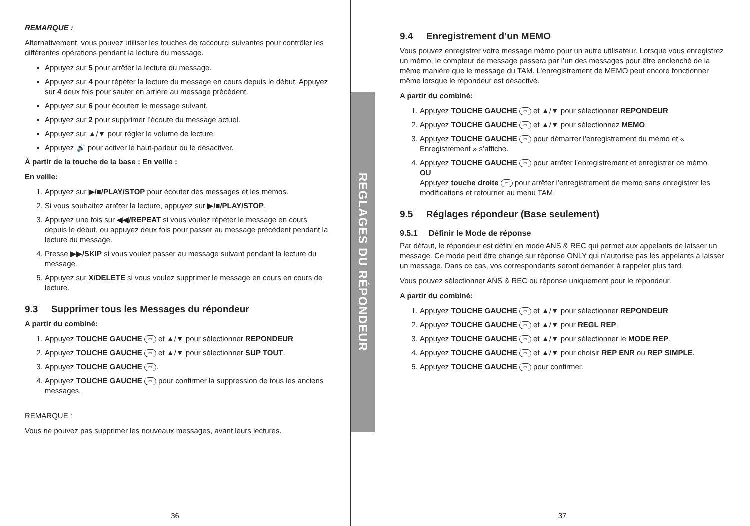REMARQUE :
Alternativement, vous pouvez utiliser les touches de raccourci suivantes pour contrôler les différentes opérations pendant la lecture du message.
Appuyez sur 5 pour arrêter la lecture du message.
Appuyez sur 4 pour répéter la lecture du message en cours depuis le début. Appuyez sur 4 deux fois pour sauter en arrière au message précédent.
Appuyez sur 6 pour écouterr le message suivant.
Appuyez sur 2 pour supprimer l’écoute du message actuel.
Appuyez sur ▲/▼ pour régler le volume de lecture.
Appuyez 🔊 pour activer le haut-parleur ou le désactiver.
À partir de la touche de la base : En veille :
En veille:
1. Appuyez sur ▶/■/PLAY/STOP pour écouter des messages et les mémos.
2. Si vous souhaitez arrêter la lecture, appuyez sur ▶/■/PLAY/STOP.
3. Appuyez une fois sur ◀◀/REPEAT si vous voulez répéter le message en cours depuis le début, ou appuyez deux fois pour passer au message précédent pendant la lecture du message.
4. Presse ▶▶/SKIP si vous voulez passer au message suivant pendant la lecture du message.
5. Appuyez sur X/DELETE si vous voulez supprimer le message en cours en cours de lecture.
9.3 Supprimer tous les Messages du répondeur
A partir du combiné:
1. Appuyez TOUCHE GAUCHE ▭ et ▲/▼ pour sélectionner REPONDEUR
2. Appuyez TOUCHE GAUCHE ▭ et ▲/▼ pour sélectionner SUP TOUT.
3. Appuyez TOUCHE GAUCHE ▭.
4. Appuyez TOUCHE GAUCHE ▭ pour confirmer la suppression de tous les anciens messages.
REMARQUE :
Vous ne pouvez pas supprimer les nouveaux messages, avant leurs lectures.
36
REGLAGES DU RÉPONDEUR
9.4 Enregistrement d’un MEMO
Vous pouvez enregistrer votre message mémo pour un autre utilisateur. Lorsque vous enregistrez un mémo, le compteur de message passera par l’un des messages pour être enclenché de la même manière que le message du TAM. L’enregistrement de MEMO peut encore fonctionner même lorsque le répondeur est désactivé.
A partir du combiné:
1. Appuyez TOUCHE GAUCHE ▭ et ▲/▼ pour sélectionner REPONDEUR
2. Appuyez TOUCHE GAUCHE ▭ et ▲/▼ pour sélectionnez MEMO.
3. Appuyez TOUCHE GAUCHE ▭ pour démarrer l’enregistrement du mémo et « Enregistrement » s’affiche.
4. Appuyez TOUCHE GAUCHE ▭ pour arrêter l’enregistrement et enregistrer ce mémo.
OU
Appuyez touche droite ▭ pour arrêter l’enregistrement de memo sans enregistrer les modifications et retourner au menu TAM.
9.5 Réglages répondeur (Base seulement)
9.5.1 Définir le Mode de réponse
Par défaut, le répondeur est défini en mode ANS & REC qui permet aux appelants de laisser un message. Ce mode peut être changé sur réponse ONLY qui n’autorise pas les appelants à laisser un message. Dans ce cas, vos correspondants seront demander à rappeler plus tard.
Vous pouvez sélectionner ANS & REC ou réponse uniquement pour le répondeur.
A partir du combiné:
1. Appuyez TOUCHE GAUCHE ▭ et ▲/▼ pour sélectionner REPONDEUR
2. Appuyez TOUCHE GAUCHE ▭ et ▲/▼ pour REGL REP.
3. Appuyez TOUCHE GAUCHE ▭ et ▲/▼ pour sélectionner le MODE REP.
4. Appuyez TOUCHE GAUCHE ▭ et ▲/▼ pour choisir REP ENR ou REP SIMPLE.
5. Appuyez TOUCHE GAUCHE ▭ pour confirmer.
37